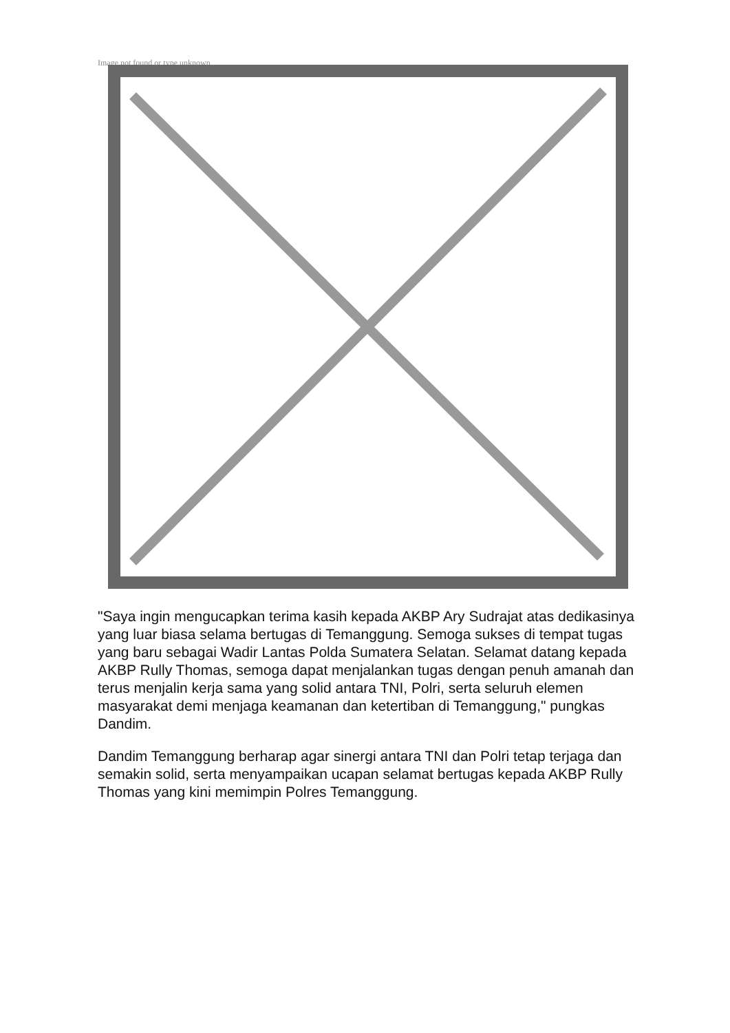Image not found or type unknown
"Saya ingin mengucapkan terima kasih kepada AKBP Ary Sudrajat atas dedikasinya yang luar biasa selama bertugas di Temanggung. Semoga sukses di tempat tugas yang baru sebagai Wadir Lantas Polda Sumatera Selatan. Selamat datang kepada AKBP Rully Thomas, semoga dapat menjalankan tugas dengan penuh amanah dan terus menjalin kerja sama yang solid antara TNI, Polri, serta seluruh elemen masyarakat demi menjaga keamanan dan ketertiban di Temanggung," pungkas Dandim.
Dandim Temanggung berharap agar sinergi antara TNI dan Polri tetap terjaga dan semakin solid, serta menyampaikan ucapan selamat bertugas kepada AKBP Rully Thomas yang kini memimpin Polres Temanggung.